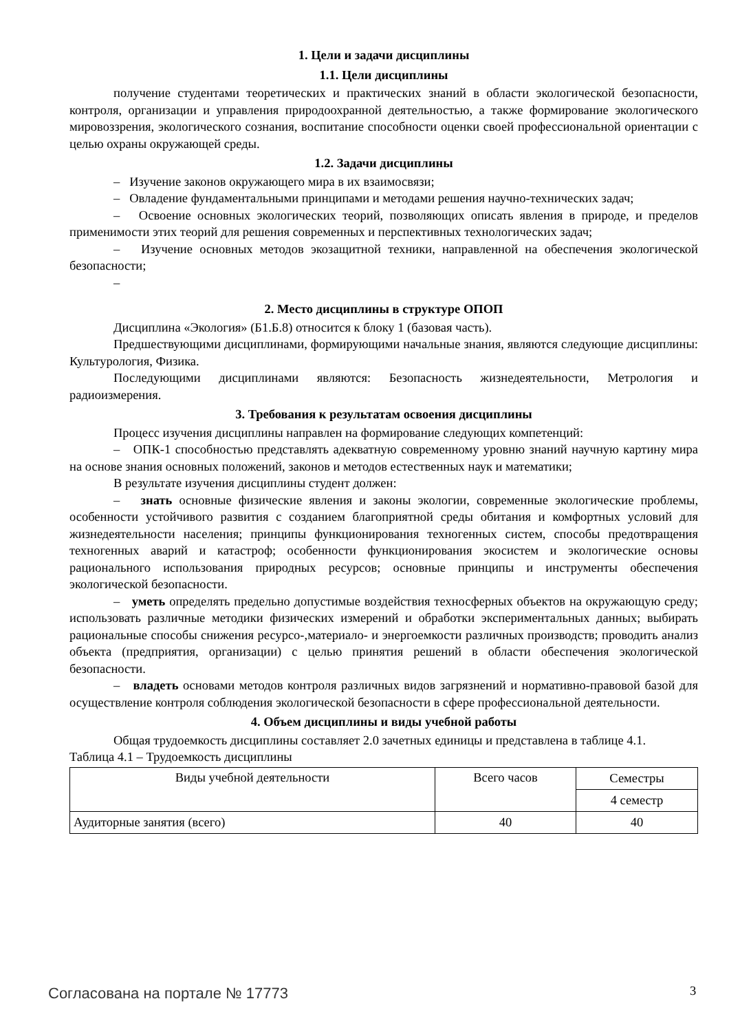1. Цели и задачи дисциплины
1.1. Цели дисциплины
получение студентами теоретических и практических знаний в области экологической безопасности, контроля, организации и управления природоохранной деятельностью, а также формирование экологического мировоззрения, экологического сознания, воспитание способности оценки своей профессиональной ориентации с целью охраны окружающей среды.
1.2. Задачи дисциплины
– Изучение законов окружающего мира в их взаимосвязи;
– Овладение фундаментальными принципами и методами решения научно-технических задач;
– Освоение основных экологических теорий, позволяющих описать явления в природе, и пределов применимости этих теорий для решения современных и перспективных технологических задач;
– Изучение основных методов экозащитной техники, направленной на обеспечения экологической безопасности;
–
2. Место дисциплины в структуре ОПОП
Дисциплина «Экология» (Б1.Б.8) относится к блоку 1 (базовая часть).
Предшествующими дисциплинами, формирующими начальные знания, являются следующие дисциплины: Культурология, Физика.
Последующими дисциплинами являются: Безопасность жизнедеятельности, Метрология и радиоизмерения.
3. Требования к результатам освоения дисциплины
Процесс изучения дисциплины направлен на формирование следующих компетенций:
– ОПК-1 способностью представлять адекватную современному уровню знаний научную картину мира на основе знания основных положений, законов и методов естественных наук и математики;
В результате изучения дисциплины студент должен:
– знать основные физические явления и законы экологии, современные экологические проблемы, особенности устойчивого развития с созданием благоприятной среды обитания и комфортных условий для жизнедеятельности населения; принципы функционирования техногенных систем, способы предотвращения техногенных аварий и катастроф; особенности функционирования экосистем и экологические основы рационального использования природных ресурсов; основные принципы и инструменты обеспечения экологической безопасности.
– уметь определять предельно допустимые воздействия техносферных объектов на окружающую среду; использовать различные методики физических измерений и обработки экспериментальных данных; выбирать рациональные способы снижения ресурсо-,материало- и энергоемкости различных производств; проводить анализ объекта (предприятия, организации) с целью принятия решений в области обеспечения экологической безопасности.
– владеть основами методов контроля различных видов загрязнений и нормативно-правовой базой для осуществление контроля соблюдения экологической безопасности в сфере профессиональной деятельности.
4. Объем дисциплины и виды учебной работы
Общая трудоемкость дисциплины составляет 2.0 зачетных единицы и представлена в таблице 4.1.
Таблица 4.1 – Трудоемкость дисциплины
| Виды учебной деятельности | Всего часов | Семестры |
| | | 4 семестр |
| Аудиторные занятия (всего) | 40 | 40 |
Согласована на портале № 17773 3